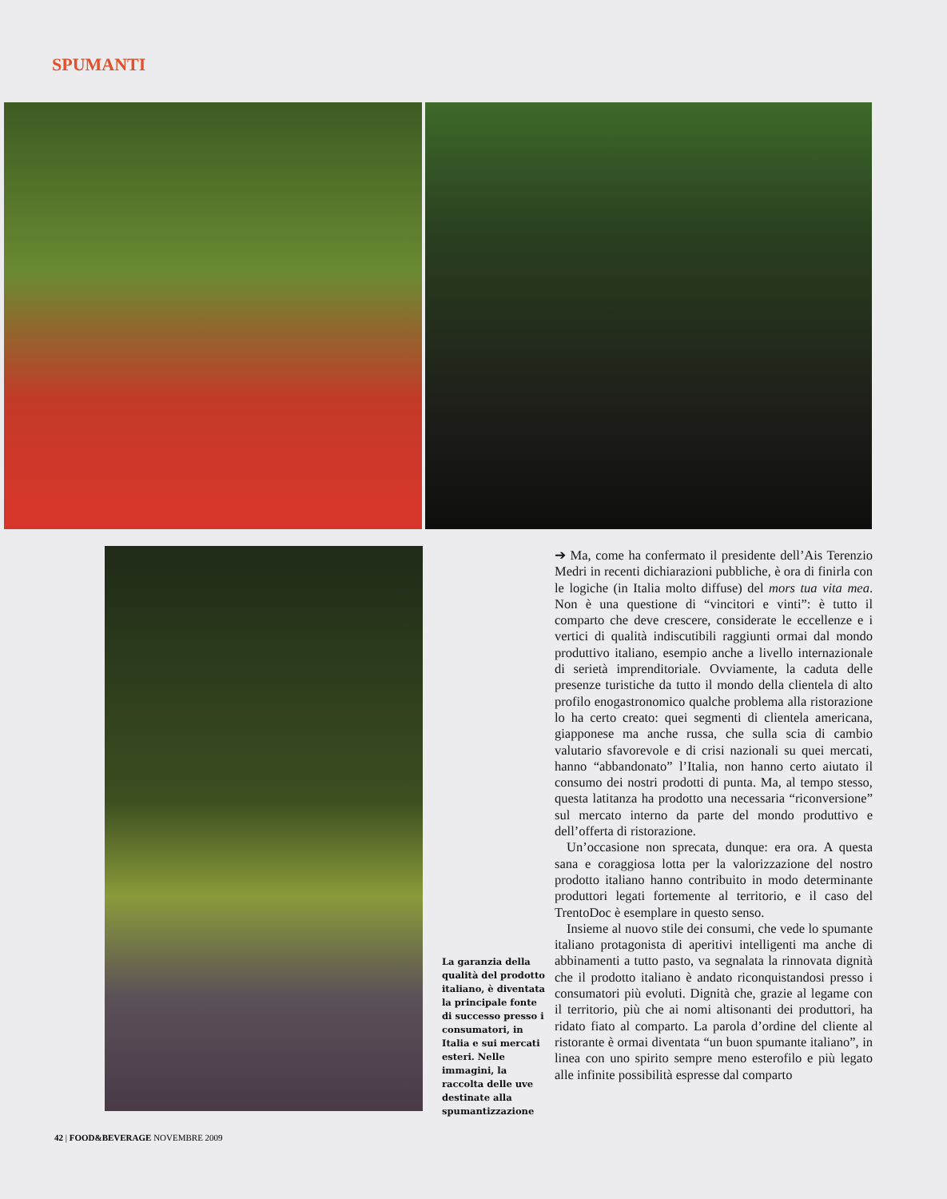SPUMANTI
➔ Ma, come ha confermato il presidente dell’Ais Terenzio Medri in recenti dichiarazioni pubbliche, è ora di finirla con le logiche (in Italia molto diffuse) del mors tua vita mea. Non è una questione di “vincitori e vinti”: è tutto il comparto che deve crescere, considerate le eccellenze e i vertici di qualità indiscutibili raggiunti ormai dal mondo produttivo italiano, esempio anche a livello internazionale di serietà imprenditoriale. Ovviamente, la caduta delle presenze turistiche da tutto il mondo della clientela di alto profilo enogastronomico qualche problema alla ristorazione lo ha certo creato: quei segmenti di clientela americana, giapponese ma anche russa, che sulla scia di cambio valutario sfavorevole e di crisi nazionali su quei mercati, hanno “abbandonato” l’Italia, non hanno certo aiutato il consumo dei nostri prodotti di punta. Ma, al tempo stesso, questa latitanza ha prodotto una necessaria “riconversione” sul mercato interno da parte del mondo produttivo e dell’offerta di ristorazione.
Un’occasione non sprecata, dunque: era ora. A questa sana e coraggiosa lotta per la valorizzazione del nostro prodotto italiano hanno contribuito in modo determinante produttori legati fortemente al territorio, e il caso del TrentoDoc è esemplare in questo senso.
Insieme al nuovo stile dei consumi, che vede lo spumante italiano protagonista di aperitivi intelligenti ma anche di abbinamenti a tutto pasto, va segnalata la rinnovata dignità che il prodotto italiano è andato riconquistandosi presso i consumatori più evoluti. Dignità che, grazie al legame con il territorio, più che ai nomi altisonanti dei produttori, ha ridato fiato al comparto. La parola d’ordine del cliente al ristorante è ormai diventata “un buon spumante italiano”, in linea con uno spirito sempre meno esterofilo e più legato alle infinite possibilità espresse dal comparto
La garanzia della qualità del prodotto italiano, è diventata la principale fonte di successo presso i consumatori, in Italia e sui mercati esteri. Nelle immagini, la raccolta delle uve destinate alla spumantizzazione
42 | FOOD&BEVERAGE NOVEMBRE 2009